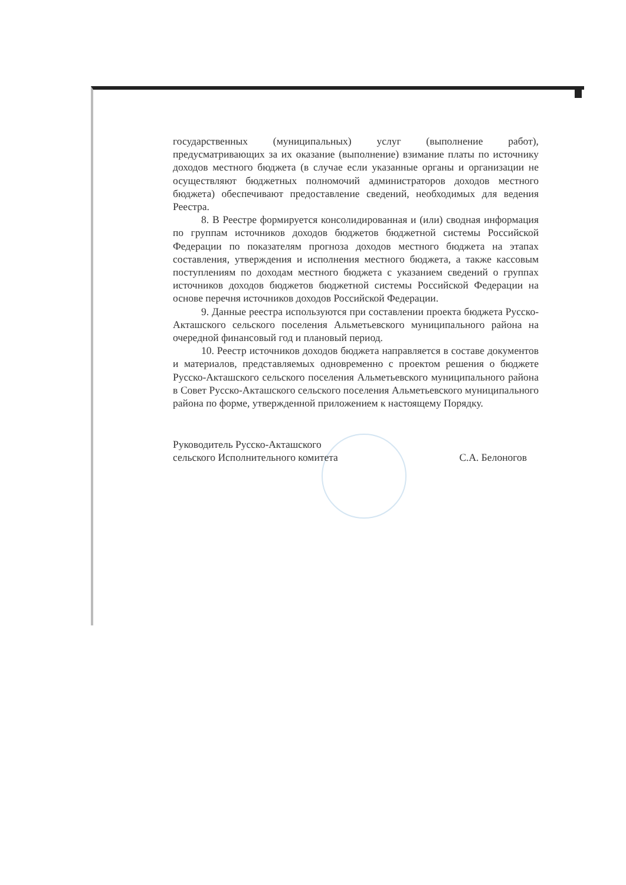государственных (муниципальных) услуг (выполнение работ), предусматривающих за их оказание (выполнение) взимание платы по источнику доходов местного бюджета (в случае если указанные органы и организации не осуществляют бюджетных полномочий администраторов доходов местного бюджета) обеспечивают предоставление сведений, необходимых для ведения Реестра.
8. В Реестре формируется консолидированная и (или) сводная информация по группам источников доходов бюджетов бюджетной системы Российской Федерации по показателям прогноза доходов местного бюджета на этапах составления, утверждения и исполнения местного бюджета, а также кассовым поступлениям по доходам местного бюджета с указанием сведений о группах источников доходов бюджетов бюджетной системы Российской Федерации на основе перечня источников доходов Российской Федерации.
9. Данные реестра используются при составлении проекта бюджета Русско-Акташского сельского поселения Альметьевского муниципального района на очередной финансовый год и плановый период.
10. Реестр источников доходов бюджета направляется в составе документов и материалов, представляемых одновременно с проектом решения о бюджете Русско-Акташского сельского поселения Альметьевского муниципального района в Совет Русско-Акташского сельского поселения Альметьевского муниципального района по форме, утвержденной приложением к настоящему Порядку.
Руководитель Русско-Акташского
сельского Исполнительного комитета
С.А. Белоногов